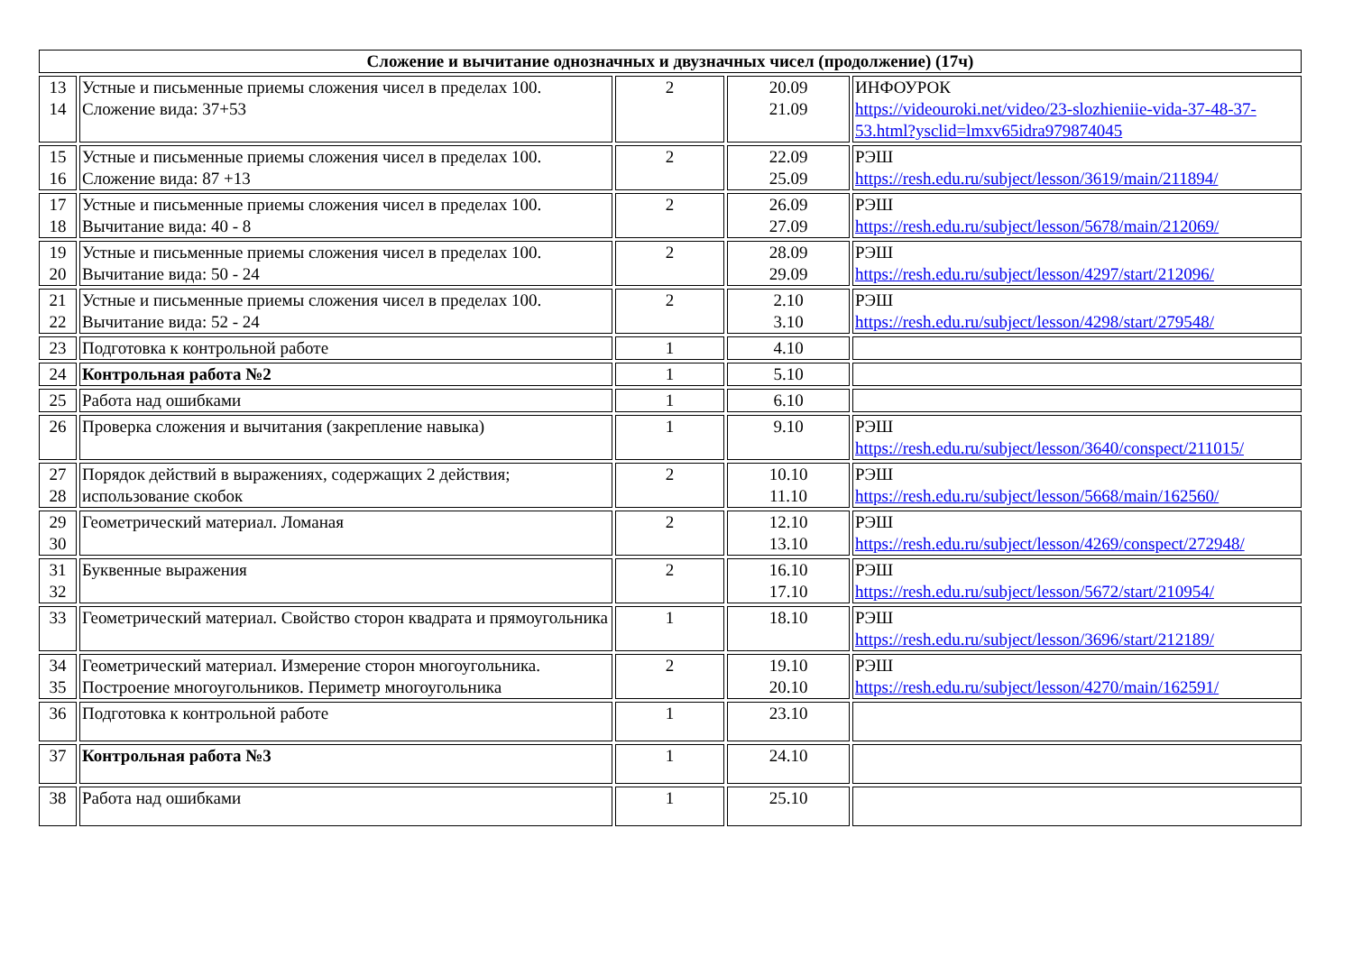| Сложение и вычитание однозначных и двузначных чисел (продолжение) (17ч) | | | | |
| --- | --- | --- | --- | --- |
| 13 14 | Устные и письменные приемы сложения чисел в пределах 100. Сложение вида: 37+53 | 2 | 20.09 21.09 | ИНФОУРОК https://videouroki.net/video/23-slozhieniie-vida-37-48-37-53.html?ysclid=lmxv65idra979874045 |
| 15 16 | Устные и письменные приемы сложения чисел в пределах 100. Сложение вида: 87 +13 | 2 | 22.09 25.09 | РЭШ https://resh.edu.ru/subject/lesson/3619/main/211894/ |
| 17 18 | Устные и письменные приемы сложения чисел в пределах 100. Вычитание вида: 40 - 8 | 2 | 26.09 27.09 | РЭШ https://resh.edu.ru/subject/lesson/5678/main/212069/ |
| 19 20 | Устные и письменные приемы сложения чисел в пределах 100. Вычитание вида: 50 - 24 | 2 | 28.09 29.09 | РЭШ https://resh.edu.ru/subject/lesson/4297/start/212096/ |
| 21 22 | Устные и письменные приемы сложения чисел в пределах 100. Вычитание вида: 52 - 24 | 2 | 2.10 3.10 | РЭШ https://resh.edu.ru/subject/lesson/4298/start/279548/ |
| 23 | Подготовка к контрольной работе | 1 | 4.10 | |
| 24 | Контрольная работа №2 | 1 | 5.10 | |
| 25 | Работа над ошибками | 1 | 6.10 | |
| 26 | Проверка сложения и вычитания (закрепление навыка) | 1 | 9.10 | РЭШ https://resh.edu.ru/subject/lesson/3640/conspect/211015/ |
| 27 28 | Порядок действий в выражениях, содержащих 2 действия; использование скобок | 2 | 10.10 11.10 | РЭШ https://resh.edu.ru/subject/lesson/5668/main/162560/ |
| 29 30 | Геометрический материал. Ломаная | 2 | 12.10 13.10 | РЭШ https://resh.edu.ru/subject/lesson/4269/conspect/272948/ |
| 31 32 | Буквенные выражения | 2 | 16.10 17.10 | РЭШ https://resh.edu.ru/subject/lesson/5672/start/210954/ |
| 33 | Геометрический материал. Свойство сторон квадрата и прямоугольника | 1 | 18.10 | РЭШ https://resh.edu.ru/subject/lesson/3696/start/212189/ |
| 34 35 | Геометрический материал. Измерение сторон многоугольника. Построение многоугольников. Периметр многоугольника | 2 | 19.10 20.10 | РЭШ https://resh.edu.ru/subject/lesson/4270/main/162591/ |
| 36 | Подготовка к контрольной работе | 1 | 23.10 | |
| 37 | Контрольная работа №3 | 1 | 24.10 | |
| 38 | Работа над ошибками | 1 | 25.10 | |